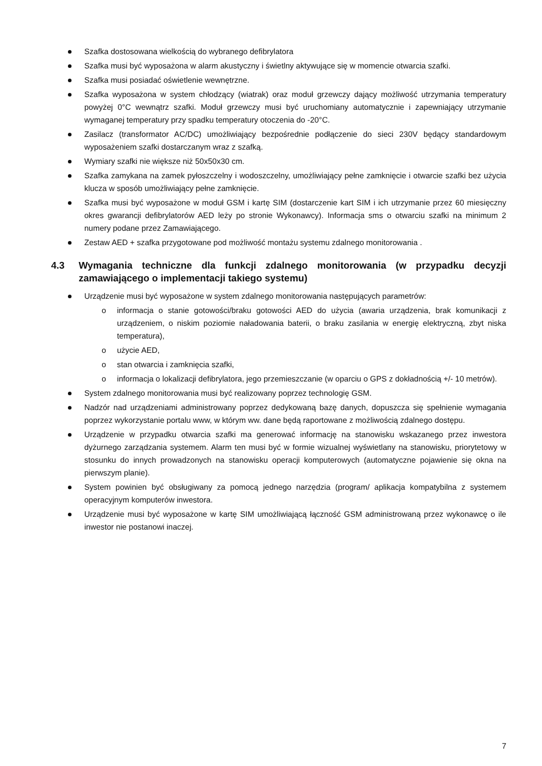Szafka dostosowana wielkością do wybranego defibrylatora
Szafka musi być wyposażona w alarm akustyczny i świetlny aktywujące się w momencie otwarcia szafki.
Szafka musi posiadać oświetlenie wewnętrzne.
Szafka wyposażona w system chłodzący (wiatrak) oraz moduł grzewczy dający możliwość utrzymania temperatury powyżej 0°C wewnątrz szafki. Moduł grzewczy musi być uruchomiany automatycznie i zapewniający utrzymanie wymaganej temperatury przy spadku temperatury otoczenia do -20°C.
Zasilacz (transformator AC/DC) umożliwiający bezpośrednie podłączenie do sieci 230V będący standardowym wyposażeniem szafki dostarczanym wraz z szafką.
Wymiary szafki nie większe niż 50x50x30 cm.
Szafka zamykana na zamek pyłoszczelny i wodoszczelny, umożliwiający pełne zamknięcie i otwarcie szafki bez użycia klucza w sposób umożliwiający pełne zamknięcie.
Szafka musi być wyposażone w moduł GSM i kartę SIM (dostarczenie kart SIM i ich utrzymanie przez 60 miesięczny okres gwarancji defibrylatorów AED leży po stronie Wykonawcy). Informacja sms o otwarciu szafki na minimum 2 numery podane przez Zamawiającego.
Zestaw AED + szafka przygotowane pod możliwość montażu systemu zdalnego monitorowania .
4.3 Wymagania techniczne dla funkcji zdalnego monitorowania (w przypadku decyzji zamawiającego o implementacji takiego systemu)
Urządzenie musi być wyposażone w system zdalnego monitorowania następujących parametrów:
o informacja o stanie gotowości/braku gotowości AED do użycia (awaria urządzenia, brak komunikacji z urządzeniem, o niskim poziomie naładowania baterii, o braku zasilania w energię elektryczną, zbyt niska temperatura),
o użycie AED,
o stan otwarcia i zamknięcia szafki,
o informacja o lokalizacji defibrylatora, jego przemieszczanie (w oparciu o GPS z dokładnością +/- 10 metrów).
System zdalnego monitorowania musi być realizowany poprzez technologię GSM.
Nadzór nad urządzeniami administrowany poprzez dedykowaną bazę danych, dopuszcza się spełnienie wymagania poprzez wykorzystanie portalu www, w którym ww. dane będą raportowane z możliwością zdalnego dostępu.
Urządzenie w przypadku otwarcia szafki ma generować informację na stanowisku wskazanego przez inwestora dyżurnego zarządzania systemem. Alarm ten musi być w formie wizualnej wyświetlany na stanowisku, priorytetowy w stosunku do innych prowadzonych na stanowisku operacji komputerowych (automatyczne pojawienie się okna na pierwszym planie).
System powinien być obsługiwany za pomocą jednego narzędzia (program/ aplikacja kompatybilna z systemem operacyjnym komputerów inwestora.
Urządzenie musi być wyposażone w kartę SIM umożliwiającą łączność GSM administrowaną przez wykonawcę o ile inwestor nie postanowi inaczej.
7